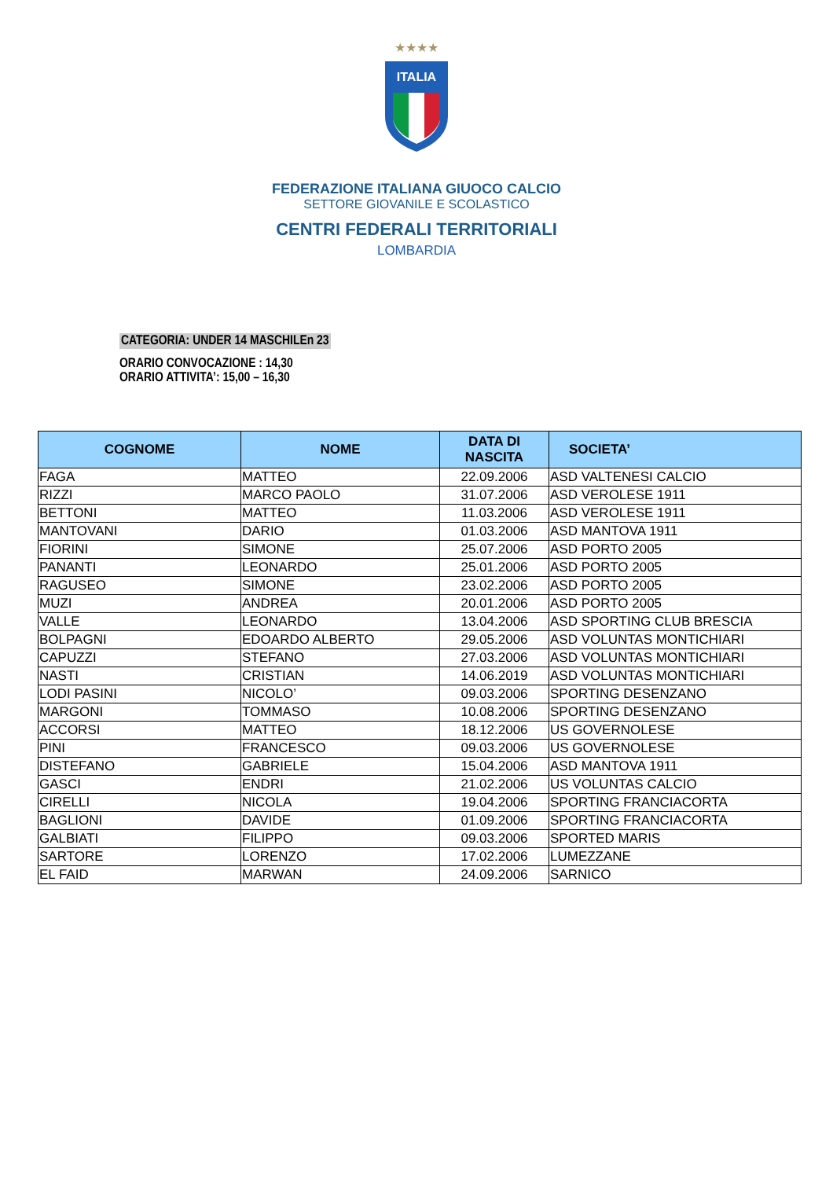★★★★
ITALIA
FEDERAZIONE ITALIANA GIUOCO CALCIO
SETTORE GIOVANILE E SCOLASTICO
CENTRI FEDERALI TERRITORIALI
LOMBARDIA
CATEGORIA: UNDER 14 MASCHILEn 23
ORARIO CONVOCAZIONE : 14,30
ORARIO ATTIVITA’: 15,00 – 16,30
| COGNOME | NOME | DATA DI NASCITA | SOCIETA’ |
| --- | --- | --- | --- |
| FAGA | MATTEO | 22.09.2006 | ASD VALTENESI CALCIO |
| RIZZI | MARCO PAOLO | 31.07.2006 | ASD VEROLESE 1911 |
| BETTONI | MATTEO | 11.03.2006 | ASD VEROLESE 1911 |
| MANTOVANI | DARIO | 01.03.2006 | ASD MANTOVA 1911 |
| FIORINI | SIMONE | 25.07.2006 | ASD PORTO 2005 |
| PANANTI | LEONARDO | 25.01.2006 | ASD PORTO 2005 |
| RAGUSEO | SIMONE | 23.02.2006 | ASD PORTO 2005 |
| MUZI | ANDREA | 20.01.2006 | ASD PORTO 2005 |
| VALLE | LEONARDO | 13.04.2006 | ASD SPORTING CLUB BRESCIA |
| BOLPAGNI | EDOARDO ALBERTO | 29.05.2006 | ASD VOLUNTAS MONTICHIARI |
| CAPUZZI | STEFANO | 27.03.2006 | ASD VOLUNTAS MONTICHIARI |
| NASTI | CRISTIAN | 14.06.2019 | ASD VOLUNTAS MONTICHIARI |
| LODI PASINI | NICOLO’ | 09.03.2006 | SPORTING DESENZANO |
| MARGONI | TOMMASO | 10.08.2006 | SPORTING DESENZANO |
| ACCORSI | MATTEO | 18.12.2006 | US GOVERNOLESE |
| PINI | FRANCESCO | 09.03.2006 | US GOVERNOLESE |
| DISTEFANO | GABRIELE | 15.04.2006 | ASD MANTOVA 1911 |
| GASCI | ENDRI | 21.02.2006 | US VOLUNTAS CALCIO |
| CIRELLI | NICOLA | 19.04.2006 | SPORTING FRANCIACORTA |
| BAGLIONI | DAVIDE | 01.09.2006 | SPORTING FRANCIACORTA |
| GALBIATI | FILIPPO | 09.03.2006 | SPORTED MARIS |
| SARTORE | LORENZO | 17.02.2006 | LUMEZZANE |
| EL FAID | MARWAN | 24.09.2006 | SARNICO |